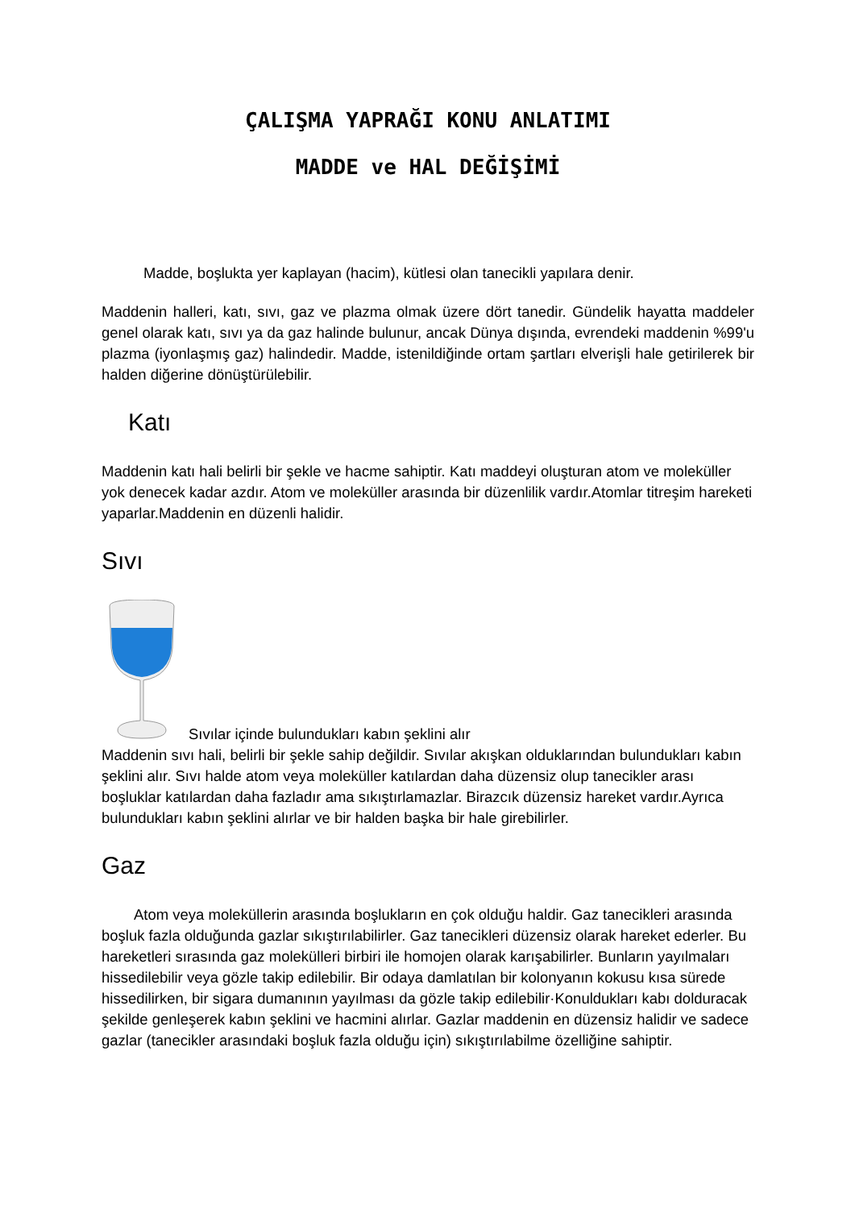ÇALIŞMA YAPRAĞI KONU ANLATIMI
MADDE ve HAL DEĞİŞİMİ
Madde, boşlukta yer kaplayan (hacim), kütlesi olan tanecikli yapılara denir.
Maddenin halleri, katı, sıvı, gaz ve plazma olmak üzere dört tanedir. Gündelik hayatta maddeler genel olarak katı, sıvı ya da gaz halinde bulunur, ancak Dünya dışında, evrendeki maddenin %99'u plazma (iyonlaşmış gaz) halindedir. Madde, istenildiğinde ortam şartları elverişli hale getirilerek bir halden diğerine dönüştürülebilir.
Katı
Maddenin katı hali belirli bir şekle ve hacme sahiptir. Katı maddeyi oluşturan atom ve moleküller yok denecek kadar azdır. Atom ve moleküller arasında bir düzenlilik vardır.Atomlar titreşim hareketi yaparlar.Maddenin en düzenli halidir.
Sıvı
Sıvılar içinde bulundukları kabın şeklini alır
Maddenin sıvı hali, belirli bir şekle sahip değildir. Sıvılar akışkan olduklarından bulundukları kabın şeklini alır. Sıvı halde atom veya moleküller katılardan daha düzensiz olup tanecikler arası boşluklar katılardan daha fazladır ama sıkıştırlamazlar. Birazcık düzensiz hareket vardır.Ayrıca bulundukları kabın şeklini alırlar ve bir halden başka bir hale girebilirler.
Gaz
Atom veya moleküllerin arasında boşlukların en çok olduğu haldir. Gaz tanecikleri arasında boşluk fazla olduğunda gazlar sıkıştırılabilirler. Gaz tanecikleri düzensiz olarak hareket ederler. Bu hareketleri sırasında gaz molekülleri birbiri ile homojen olarak karışabilirler. Bunların yayılmaları hissedilebilir veya gözle takip edilebilir. Bir odaya damlatılan bir kolonyanın kokusu kısa sürede hissedilirken, bir sigara dumanının yayılması da gözle takip edilebilir·Konuldukları kabı dolduracak şekilde genleşerek kabın şeklini ve hacmini alırlar. Gazlar maddenin en düzensiz halidir ve sadece gazlar (tanecikler arasındaki boşluk fazla olduğu için) sıkıştırılabilme özelliğine sahiptir.